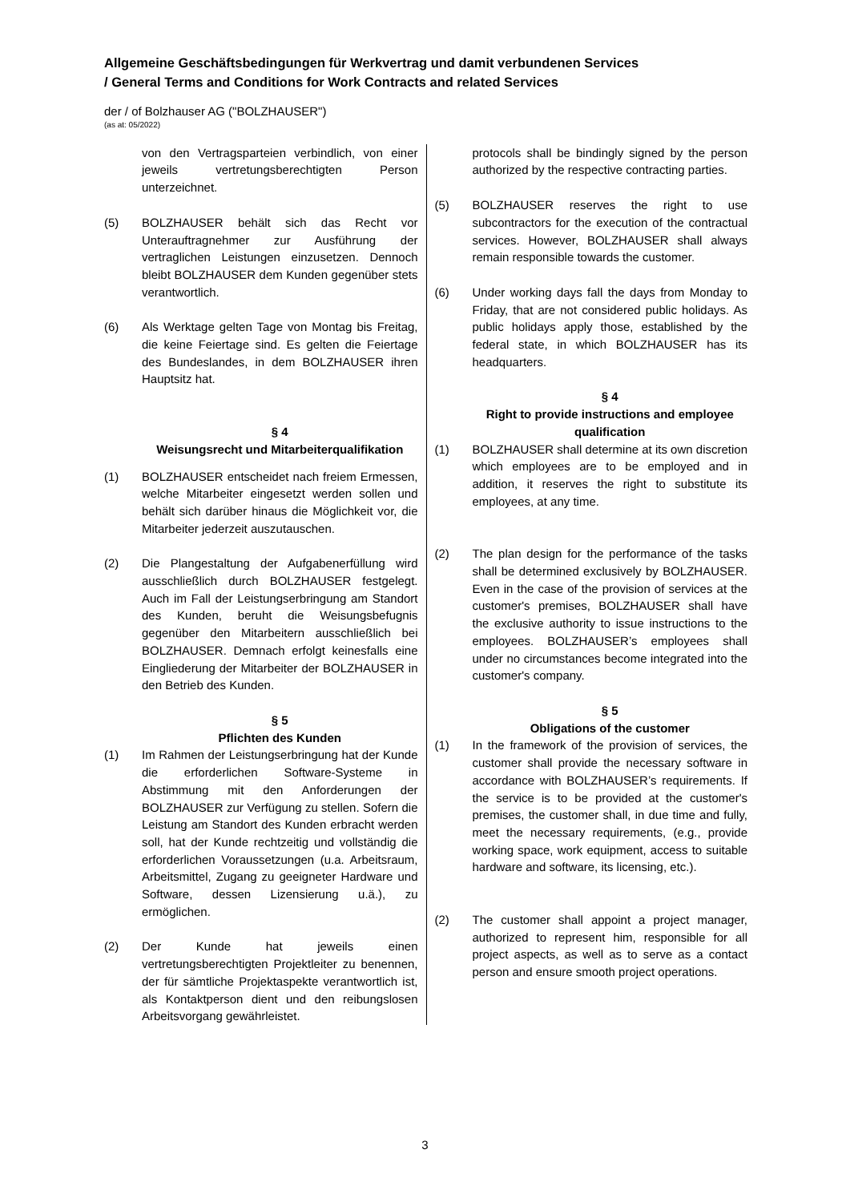Allgemeine Geschäftsbedingungen für Werkvertrag und damit verbundenen Services
/ General Terms and Conditions for Work Contracts and related Services
der / of Bolzhauser AG ("BOLZHAUSER")
(as at: 05/2022)
von den Vertragsparteien verbindlich, von einer jeweils vertretungsberechtigten Person unterzeichnet.
(5) BOLZHAUSER behält sich das Recht vor Unterauftragnehmer zur Ausführung der vertraglichen Leistungen einzusetzen. Dennoch bleibt BOLZHAUSER dem Kunden gegenüber stets verantwortlich.
(6) Als Werktage gelten Tage von Montag bis Freitag, die keine Feiertage sind. Es gelten die Feiertage des Bundeslandes, in dem BOLZHAUSER ihren Hauptsitz hat.
§ 4
Weisungsrecht und Mitarbeiterqualifikation
(1) BOLZHAUSER entscheidet nach freiem Ermessen, welche Mitarbeiter eingesetzt werden sollen und behält sich darüber hinaus die Möglichkeit vor, die Mitarbeiter jederzeit auszutauschen.
(2) Die Plangestaltung der Aufgabenerfüllung wird ausschließlich durch BOLZHAUSER festgelegt. Auch im Fall der Leistungserbringung am Standort des Kunden, beruht die Weisungsbefugnis gegenüber den Mitarbeitern ausschließlich bei BOLZHAUSER. Demnach erfolgt keinesfalls eine Eingliederung der Mitarbeiter der BOLZHAUSER in den Betrieb des Kunden.
§ 5
Pflichten des Kunden
(1) Im Rahmen der Leistungserbringung hat der Kunde die erforderlichen Software-Systeme in Abstimmung mit den Anforderungen der BOLZHAUSER zur Verfügung zu stellen. Sofern die Leistung am Standort des Kunden erbracht werden soll, hat der Kunde rechtzeitig und vollständig die erforderlichen Voraussetzungen (u.a. Arbeitsraum, Arbeitsmittel, Zugang zu geeigneter Hardware und Software, dessen Lizensierung u.ä.), zu ermöglichen.
(2) Der Kunde hat jeweils einen vertretungsberechtigten Projektleiter zu benennen, der für sämtliche Projektaspekte verantwortlich ist, als Kontaktperson dient und den reibungslosen Arbeitsvorgang gewährleistet.
protocols shall be bindingly signed by the person authorized by the respective contracting parties.
(5) BOLZHAUSER reserves the right to use subcontractors for the execution of the contractual services. However, BOLZHAUSER shall always remain responsible towards the customer.
(6) Under working days fall the days from Monday to Friday, that are not considered public holidays. As public holidays apply those, established by the federal state, in which BOLZHAUSER has its headquarters.
§ 4
Right to provide instructions and employee qualification
(1) BOLZHAUSER shall determine at its own discretion which employees are to be employed and in addition, it reserves the right to substitute its employees, at any time.
(2) The plan design for the performance of the tasks shall be determined exclusively by BOLZHAUSER. Even in the case of the provision of services at the customer's premises, BOLZHAUSER shall have the exclusive authority to issue instructions to the employees. BOLZHAUSER’s employees shall under no circumstances become integrated into the customer's company.
§ 5
Obligations of the customer
(1) In the framework of the provision of services, the customer shall provide the necessary software in accordance with BOLZHAUSER’s requirements. If the service is to be provided at the customer's premises, the customer shall, in due time and fully, meet the necessary requirements, (e.g., provide working space, work equipment, access to suitable hardware and software, its licensing, etc.).
(2) The customer shall appoint a project manager, authorized to represent him, responsible for all project aspects, as well as to serve as a contact person and ensure smooth project operations.
3